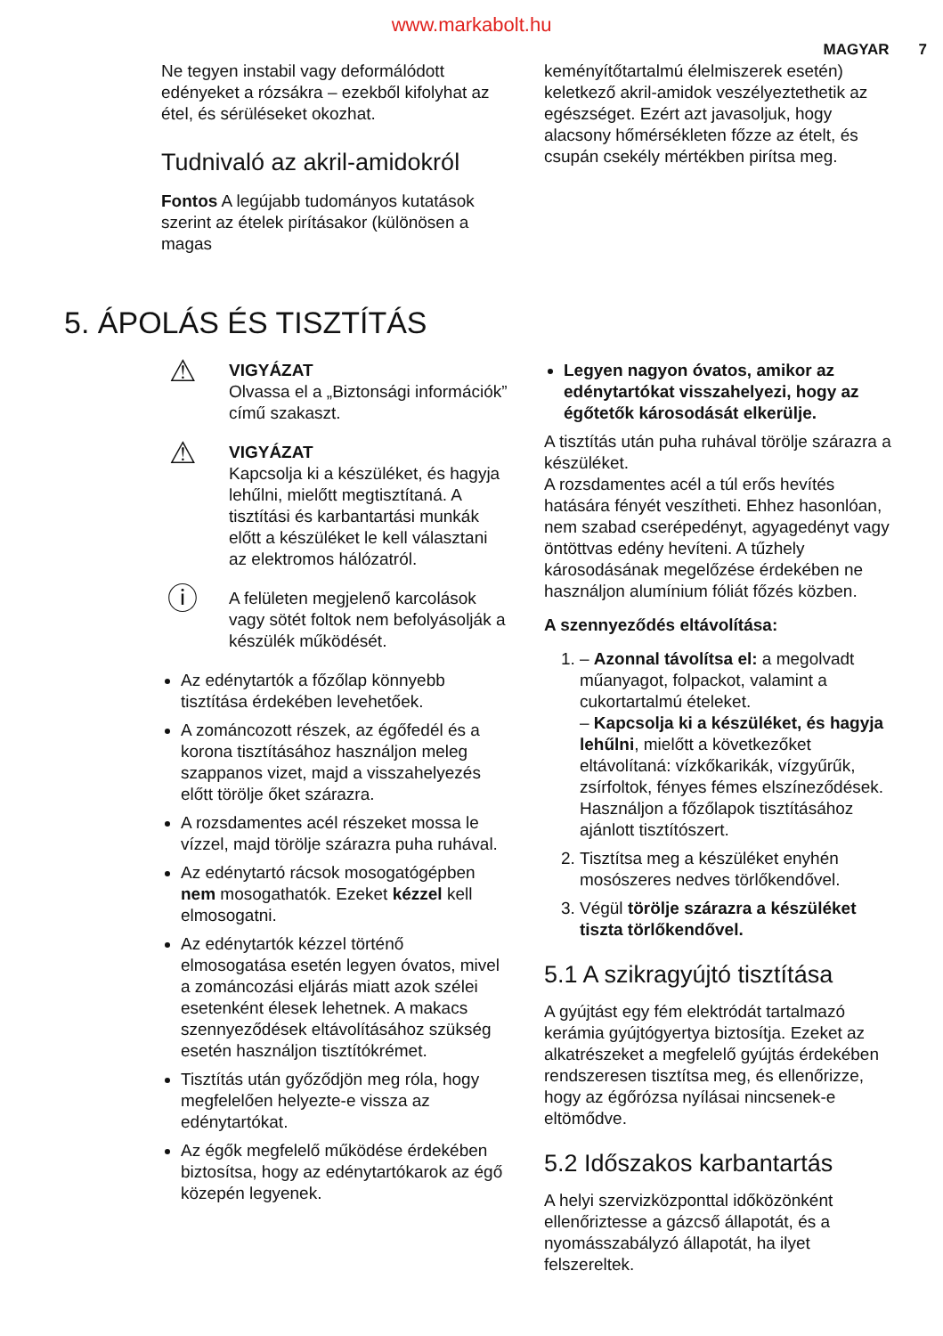www.markabolt.hu
MAGYAR 7
Ne tegyen instabil vagy deformálódott edényeket a rózsákra – ezekből kifolyhat az étel, és sérüléseket okozhat.
Tudnivaló az akril-amidokról
Fontos A legújabb tudományos kutatások szerint az ételek pirításakor (különösen a magas
keményítőtartalmú élelmiszerek esetén) keletkező akril-amidok veszélyeztethetik az egészséget. Ezért azt javasoljuk, hogy alacsony hőmérsékleten főzze az ételt, és csupán csekély mértékben pirítsa meg.
5. ÁPOLÁS ÉS TISZTÍTÁS
⚠
VIGYÁZAT
Olvassa el a „Biztonsági információk” című szakaszt.
⚠
VIGYÁZAT
Kapcsolja ki a készüléket, és hagyja lehűlni, mielőtt megtisztítaná. A tisztítási és karbantartási munkák előtt a készüléket le kell választani az elektromos hálózatról.
ⓘ
A felületen megjelenő karcolások vagy sötét foltok nem befolyásolják a készülék működését.
Az edénytartók a főzőlap könnyebb tisztítása érdekében levehetőek.
A zománcozott részek, az égőfedél és a korona tisztításához használjon meleg szappanos vizet, majd a visszahelyezés előtt törölje őket szárazra.
A rozsdamentes acél részeket mossa le vízzel, majd törölje szárazra puha ruhával.
Az edénytartó rácsok mosogatógépben nem mosogathatók. Ezeket kézzel kell elmosogatni.
Az edénytartók kézzel történő elmosogatása esetén legyen óvatos, mivel a zománcozási eljárás miatt azok szélei esetenként élesek lehetnek. A makacs szennyeződések eltávolításához szükség esetén használjon tisztítókrémet.
Tisztítás után győződjön meg róla, hogy megfelelően helyezte-e vissza az edénytartókat.
Az égők megfelelő működése érdekében biztosítsa, hogy az edénytartókarok az égő közepén legyenek.
Legyen nagyon óvatos, amikor az edénytartókat visszahelyezi, hogy az égőtetők károsodását elkerülje.
A tisztítás után puha ruhával törölje szárazra a készüléket.
A rozsdamentes acél a túl erős hevítés hatására fényét veszítheti. Ehhez hasonlóan, nem szabad cserépedényt, agyagedényt vagy öntöttvas edény hevíteni. A tűzhely károsodásának megelőzése érdekében ne használjon alumínium fóliát főzés közben.
A szennyeződés eltávolítása:
1. – Azonnal távolítsa el: a megolvadt műanyagot, folpackot, valamint a cukortartalmú ételeket.
– Kapcsolja ki a készüléket, és hagyja lehűlni, mielőtt a következőket eltávolítaná: vízkőkarikák, vízgyűrűk, zsírfoltok, fényes fémes elszíneződések. Használjon a főzőlapok tisztításához ajánlott tisztítószert.
2. Tisztítsa meg a készüléket enyhén mosószeres nedves törlőkendővel.
3. Végül törölje szárazra a készüléket tiszta törlőkendővel.
5.1 A szikragyújtó tisztítása
A gyújtást egy fém elektródát tartalmazó kerámia gyújtógyertya biztosítja. Ezeket az alkatrészeket a megfelelő gyújtás érdekében rendszeresen tisztítsa meg, és ellenőrizze, hogy az égőrózsa nyílásai nincsenek-e eltömődve.
5.2 Időszakos karbantartás
A helyi szervizközponttal időközönként ellenőriztesse a gázcső állapotát, és a nyomásszabályzó állapotát, ha ilyet felszereltek.